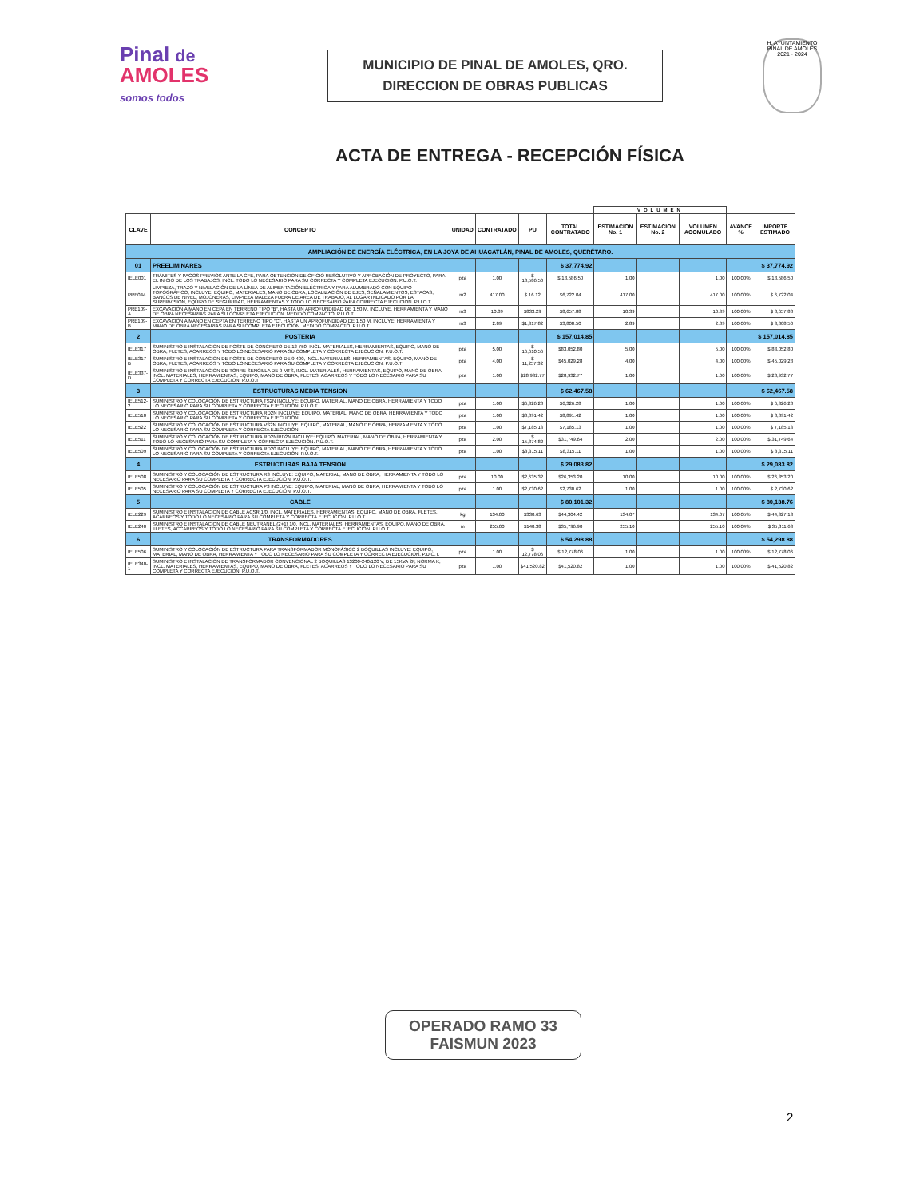Pinal de
AMOLES
somos todos
MUNICIPIO DE PINAL DE AMOLES, QRO.
DIRECCION DE OBRAS PUBLICAS
H. AYUNTAMIENTO PINAL DE AMOLES 2021 · 2024
ACTA DE ENTREGA - RECEPCIÓN FÍSICA
| | | | | | | VOLUMEN | | | | |
| CLAVE | CONCEPTO | UNIDAD | CONTRATADO | PU | TOTAL CONTRATADO | ESTIMACION No. 1 | ESTIMACION No. 2 | VOLUMEN ACOMULADO | AVANCE % | IMPORTE ESTIMADO |
| AMPLIACIÓN DE ENERGÍA ELÉCTRICA, EN LA JOYA DE AHUACATLÁN, PINAL DE AMOLES, QUERÉTARO. | | | | | | | | | | |
| 01 | PREELIMINARES | | | | $ 37,774.92 | | | | | $ 37,774.92 |
| IELE001 | TRÁMITES Y PAGOS PREVIOS ANTE LA CFE, PARA OBTENCION DE OFICIO RESOLUTIVO Y APROBACIÓN DE PROYECTO, PARA EL INICIO DE LOS TRABAJOS. INCL. TODO LO NECESARIO PARA SU CORRECTA Y COMPLETA EJECUCION. P.U.O.T. | pza | 1.00 | $ 18,586.50 | $ 18,586.50 | 1.00 | | 1.00 | 100.00% | $ 18,586.50 |
| PRE044 | LIMPIEZA, TRAZO Y NIVELACIÓN DE LA LÍNEA DE ALIMENTACIÓN ELÉCTRICA Y PARA ALUMBRADO CON EQUIPO TOPOGRÁFICO, INCLUYE: EQUIPO, MATERIALES, MANO DE OBRA, LOCALIZACIÓN DE EJES, SEÑALAMIENTOS, ESTACAS, BANCOS DE NIVEL, MOJONERAS, LIMPIEZA MALEZA FUERA DE AREA DE TRABAJO, AL LUGAR INDICADO POR LA SUPERVISION, EQUIPO DE SEGURIDAD, HERRAMIENTAS Y TODO LO NECESARIO PARA CORRECTA EJECUCION. P.U.O.T. | m2 | 417.00 | $ 16.12 | $6,722.04 | 417.00 | | 417.00 | 100.00% | $ 6,722.04 |
| PRE109-A | EXCAVACIÓN A MANO EN CEPA EN TERRENO TIPO "B", HASTA UN APROFUNDIDAD DE 1.50 M. INCLUYE, HERRAMIENTA Y MANO DE OBRA NECESARIAS PARA SU COMPLETA EJECUCION. MEDIDO COMPACTO. P.U.O.T. | m3 | 10.39 | $833.29 | $8,657.88 | 10.39 | | 10.39 | 100.00% | $ 8,657.88 |
| PRE109-B | EXCAVACIÓN A MANO EN CEPTA EN TERRENO TIPO "C", HASTA UN APROFUNDIDAD DE 1.50 M. INCLUYE: HERRAMIENTA Y MANO DE OBRA NECESARIAS PARA SU COMPLETA EJECUCION. MEDIDO COMPACTO. P.U.O.T. | m3 | 2.89 | $1,317.82 | $3,808.50 | 2.89 | | 2.89 | 100.00% | $ 3,808.50 |
| 2 | POSTERIA | | | | $ 157,014.85 | | | | | $ 157,014.85 |
| IELE317 | SUMINISTRO E INSTALACION DE POSTE DE CONCRETO DE 12-750, INCL. MATERIALES, HERRAMIENTAS, EQUIPO, MANO DE OBRA, FLETES, ACARREOS Y TODO LO NECESARIO PARA SU COMPLETA Y CORRECTA EJECUCION. P.U.O.T. | pza | 5.00 | $ 16,610.56 | $83,052.80 | 5.00 | | 5.00 | 100.00% | $ 83,052.80 |
| IELE317-B | SUMINISTRO E INSTALACION DE POSTE DE CONCRETO DE 9-400, INCL. MATERIALES, HERRAMIENTAS, EQUIPO, MANO DE OBRA, FLETES, ACARREOS Y TODO LO NECESARIO PARA SU COMPLETA Y CORRECTA EJECUCION. P.U.O.T | pza | 4.00 | $ 11,257.32 | $45,029.28 | 4.00 | | 4.00 | 100.00% | $ 45,029.28 |
| IELE337-D | SUMINISTRO E INSTALACION DE TORRE SENCILLA DE 9 MTS, INCL. MATERIALES, HERRAMIENTAS, EQUIPO, MANO DE OBRA, INCL. MATERIALES, HERRAMIENTAS, EQUIPO, MANO DE OBRA, FLETES, ACARREOS Y TODO LO NECESARIO PARA SU COMPLETA Y CORRECTA EJECUCION. P.U.O.T | pza | 1.00 | $28,932.77 | $28,932.77 | 1.00 | | 1.00 | 100.00% | $ 28,932.77 |
| 3 | ESTRUCTURAS MEDIA TENSION | | | | $ 62,467.58 | | | | | $ 62,467.58 |
| IELE512-2 | SUMINISTRO Y COLOCACIÓN DE ESTRUCTURA TS2N INCLUYE: EQUIPO, MATERIAL, MANO DE OBRA, HERRAMIENTA Y TODO LO NECESARIO PARA SU COMPLETA Y CORRECTA EJECUCIÓN. P.U.O.T. | pza | 1.00 | $6,326.28 | $6,326.28 | 1.00 | | 1.00 | 100.00% | $ 6,326.28 |
| IELE510 | SUMINISTRO Y COLOCACIÓN DE ESTRUCTURA RD2N INCLUYE: EQUIPO, MATERIAL, MANO DE OBRA, HERRAMIENTA Y TODO LO NECESARIO PARA SU COMPLETA Y CORRECTA EJECUCIÓN. | pza | 1.00 | $8,891.42 | $8,891.42 | 1.00 | | 1.00 | 100.00% | $ 8,891.42 |
| IELE522 | SUMINISTRO Y COLOCACIÓN DE ESTRUCTURA VS2N INCLUYE: EQUIPO, MATERIAL, MANO DE OBRA, HERRAMIENTA Y TODO LO NECESARIO PARA SU COMPLETA Y CORRECTA EJECUCIÓN. | pza | 1.00 | $7,185.13 | $7,185.13 | 1.00 | | 1.00 | 100.00% | $ 7,185.13 |
| IELE511 | SUMINISTRO Y COLOCACIÓN DE ESTRUCTURA RD2N/RD2N INCLUYE: EQUIPO, MATERIAL, MANO DE OBRA, HERRAMIENTA Y TODO LO NECESARIO PARA SU COMPLETA Y CORRECTA EJECUCIÓN. P.U.O.T. | pza | 2.00 | $ 15,874.82 | $31,749.64 | 2.00 | | 2.00 | 100.00% | $ 31,749.64 |
| IELE509 | SUMINISTRO Y COLOCACIÓN DE ESTRUCTURA RD20 INCLUYE: EQUIPO, MATERIAL, MANO DE OBRA, HERRAMIENTA Y TODO LO NECESARIO PARA SU COMPLETA Y CORRECTA EJECUCIÓN. P.U.O.T. | pza | 1.00 | $8,315.11 | $8,315.11 | 1.00 | | 1.00 | 100.00% | $ 8,315.11 |
| 4 | ESTRUCTURAS BAJA TENSION | | | | $ 29,083.82 | | | | | $ 29,083.82 |
| IELE508 | SUMINISTRO Y COLOCACIÓN DE ESTRUCTURA R3 INCLUYE: EQUIPO, MATERIAL, MANO DE OBRA, HERRAMIENTA Y TODO LO NECESARIO PARA SU COMPLETA Y CORRECTA EJECUCIÓN. P.U.O.T. | pza | 10.00 | $2,635.32 | $26,353.20 | 10.00 | | 10.00 | 100.00% | $ 26,353.20 |
| IELE505 | SUMINISTRO Y COLOCACIÓN DE ESTRUCTURA P3 INCLUYE: EQUIPO, MATERIAL, MANO DE OBRA, HERRAMIENTA Y TODO LO NECESARIO PARA SU COMPLETA Y CORRECTA EJECUCIÓN. P.U.O.T. | pza | 1.00 | $2,730.62 | $2,730.62 | 1.00 | | 1.00 | 100.00% | $ 2,730.62 |
| 5 | CABLE | | | | $ 80,101.32 | | | | | $ 80,138.76 |
| IELE229 | SUMINISTRO E INSTALACION DE CABLE ACSR 1/0, INCL. MATERIALES, HERRAMIENTAS, EQUIPO, MANO DE OBRA, FLETES, ACARREOS Y TODO LO NECESARIO PARA SU COMPLETA Y CORRECTA EJECUCION. P.U.O.T. | kg | 134.00 | $330.63 | $44,304.42 | 134.07 | | 134.07 | 100.05% | $ 44,327.13 |
| IELE240 | SUMINISTRO E INSTALACION DE CABLE NEUTRANEL (2+1) 1/0, INCL. MATERIALES, HERRAMIENTAS, EQUIPO, MANO DE OBRA, FLETES, ACCARREOS Y TODO LO NECESARIO PARA SU COMPLETA Y CORRECTA EJECUCION. P.U.O.T. | m | 255.00 | $140.38 | $35,796.90 | 255.10 | | 255.10 | 100.04% | $ 35,811.63 |
| 6 | TRANSFORMADORES | | | | $ 54,298.88 | | | | | $ 54,298.88 |
| IELE506 | SUMINISTRO Y COLOCACIÓN DE ESTRUCTURA PARA TRANSFORMADOR MONOFÁSICO 2 BOQUILLAS INCLUYE: EQUIPO, MATERIAL, MANO DE OBRA, HERRAMIENTA Y TODO LO NECESARIO PARA SU COMPLETA Y CORRECTA EJECUCIÓN. P.U.O.T. | pza | 1.00 | $ 12,778.06 | $ 12,778.06 | 1.00 | | 1.00 | 100.00% | $ 12,778.06 |
| IELE340-1 | SUMINISTRO E INSTALACION DE TRANSFORMADOR CONVENCIONAL 2 BOQUILLAS 13200-240/120 V, DE 15KVA 2F, NORMA K, INCL. MATERIALES, HERRAMIENTAS, EQUIPO, MANO DE OBRA, FLETES, ACARREOS Y TODO LO NECESARIO PARA SU COMPLETA Y CORRECTA EJECUCIÓN. P.U.O.T. | pza | 1.00 | $41,520.82 | $41,520.82 | 1.00 | | 1.00 | 100.00% | $ 41,520.82 |
OPERADO RAMO 33
FAISMUN 2023
2